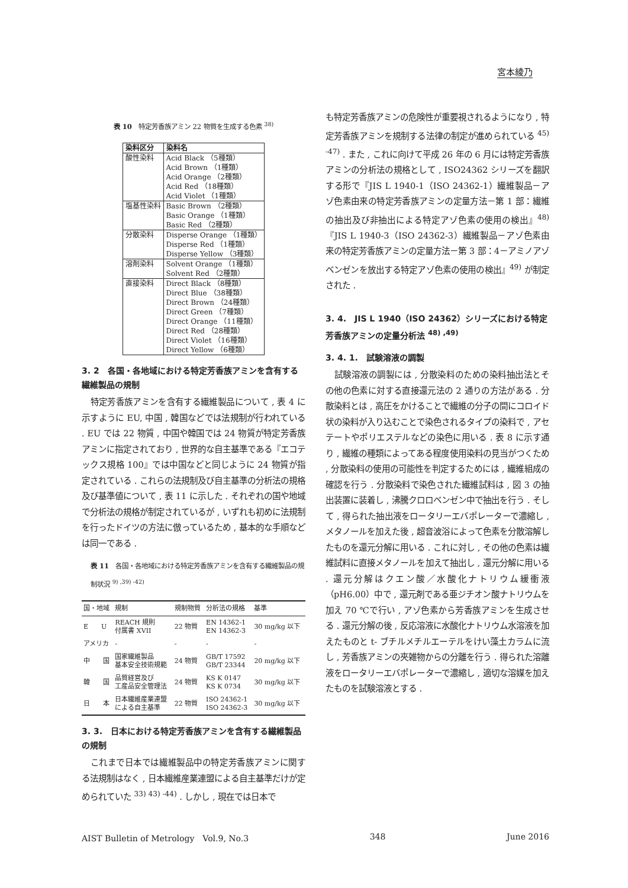宮本綾乃
表 10　特定芳香族アミン 22 物質を生成する色素 <sup>38)</sup>
| 染料区分 | 染料名 |
| --- | --- |
| 酸性染料 | Acid Black （5種類） Acid Brown （1種類） Acid Orange （2種類） Acid Red （18種類） Acid Violet （1種類） |
| 塩基性染料 | Basic Brown （2種類） Basic Orange （1種類） Basic Red （2種類） |
| 分散染料 | Disperse Orange （1種類） Disperse Red （1種類） Disperse Yellow （3種類） |
| 溶剤染料 | Solvent Orange （1種類） Solvent Red （2種類） |
| 直接染料 | Direct Black （8種類） Direct Blue （38種類） Direct Brown （24種類） Direct Green （7種類） Direct Orange （11種類） Direct Red （28種類） Direct Violet （16種類） Direct Yellow （6種類） |
3. 2　各国・各地域における特定芳香族アミンを含有する繊維製品の規制
特定芳香族アミンを含有する繊維製品について , 表 4 に示すように EU, 中国 , 韓国などでは法規制が行われている . EU では 22 物質 , 中国や韓国では 24 物質が特定芳香族アミンに指定されており , 世界的な自主基準である『エコテックス規格 100』では中国などと同じように 24 物質が指定されている . これらの法規制及び自主基準の分析法の規格及び基準値について , 表 11 に示した . それぞれの国や地域で分析法の規格が制定されているが , いずれも初めに法規制を行ったドイツの方法に倣っているため , 基本的な手順などは同一である .
表 11　各国・各地域における特定芳香族アミンを含有する繊維製品の規制状況 <sup>9) ,39) -42)</sup>
| 国・地域 | 規制 | 規制物質 | 分析法の規格 | 基準 |
| --- | --- | --- | --- | --- |
| E U | REACH 規則 付属書 XVII | 22 物質 | EN 14362-1 EN 14362-3 | 30 mg/kg 以下 |
| アメリカ | - | - | - | - |
| 中 国 | 国家繊維製品 基本安全技術規範 | 24 物質 | GB/T 17592 GB/T 23344 | 20 mg/kg 以下 |
| 韓 国 | 品質経営及び 工産品安全管理法 | 24 物質 | KS K 0147 KS K 0734 | 30 mg/kg 以下 |
| 日 本 | 日本繊維産業連盟 による自主基準 | 22 物質 | ISO 24362-1 ISO 24362-3 | 30 mg/kg 以下 |
3. 3.　日本における特定芳香族アミンを含有する繊維製品の規制
これまで日本では繊維製品中の特定芳香族アミンに関する法規制はなく , 日本繊維産業連盟による自主基準だけが定められていた <sup>33) 43) -44)</sup> . しかし , 現在では日本で
も特定芳香族アミンの危険性が重要視されるようになり , 特定芳香族アミンを規制する法律の制定が進められている <sup>45) -47)</sup> . また , これに向けて平成 26 年の 6 月には特定芳香族アミンの分析法の規格として , ISO24362 シリーズを翻訳する形で『JIS L 1940-1（ISO 24362-1）繊維製品－アゾ色素由来の特定芳香族アミンの定量方法－第 1 部：繊維の抽出及び非抽出による特定アゾ色素の使用の検出』<sup>48)</sup>『JIS L 1940-3（ISO 24362-3）繊維製品－アゾ色素由来の特定芳香族アミンの定量方法－第 3 部：4－アミノアゾベンゼンを放出する特定アゾ色素の使用の検出』<sup>49)</sup> が制定された .
3. 4.　JIS L 1940（ISO 24362）シリーズにおける特定芳香族アミンの定量分析法 <sup>48) ,49)</sup>
3. 4. 1.　試験溶液の調製
試験溶液の調製には , 分散染料のための染料抽出法とその他の色素に対する直接還元法の 2 通りの方法がある . 分散染料とは , 高圧をかけることで繊維の分子の間にコロイド状の染料が入り込むことで染色されるタイプの染料で , アセテートやポリエステルなどの染色に用いる . 表 8 に示す通り , 繊維の種類によってある程度使用染料の見当がつくため , 分散染料の使用の可能性を判定するためには , 繊維組成の確認を行う . 分散染料で染色された繊維試料は , 図 3 の抽出装置に装着し , 沸騰クロロベンゼン中で抽出を行う . そして , 得られた抽出液をロータリーエバポレーターで濃縮し , メタノールを加えた後 , 超音波浴によって色素を分散溶解したものを還元分解に用いる . これに対し , その他の色素は繊維試料に直接メタノールを加えて抽出し , 還元分解に用いる . 還元分解はクエン酸／水酸化ナトリウム緩衝液（pH6.00）中で , 還元剤である亜ジチオン酸ナトリウムを加え 70 ℃で行い , アゾ色素から芳香族アミンを生成させる . 還元分解の後 , 反応溶液に水酸化ナトリウム水溶液を加えたものと t- ブチルメチルエーテルをけい藻土カラムに流し , 芳香族アミンの夾雑物からの分離を行う . 得られた溶離液をロータリーエバポレーターで濃縮し , 適切な溶媒を加えたものを試験溶液とする .
AIST Bulletin of Metrology　Vol.9, No.3 348 June 2016